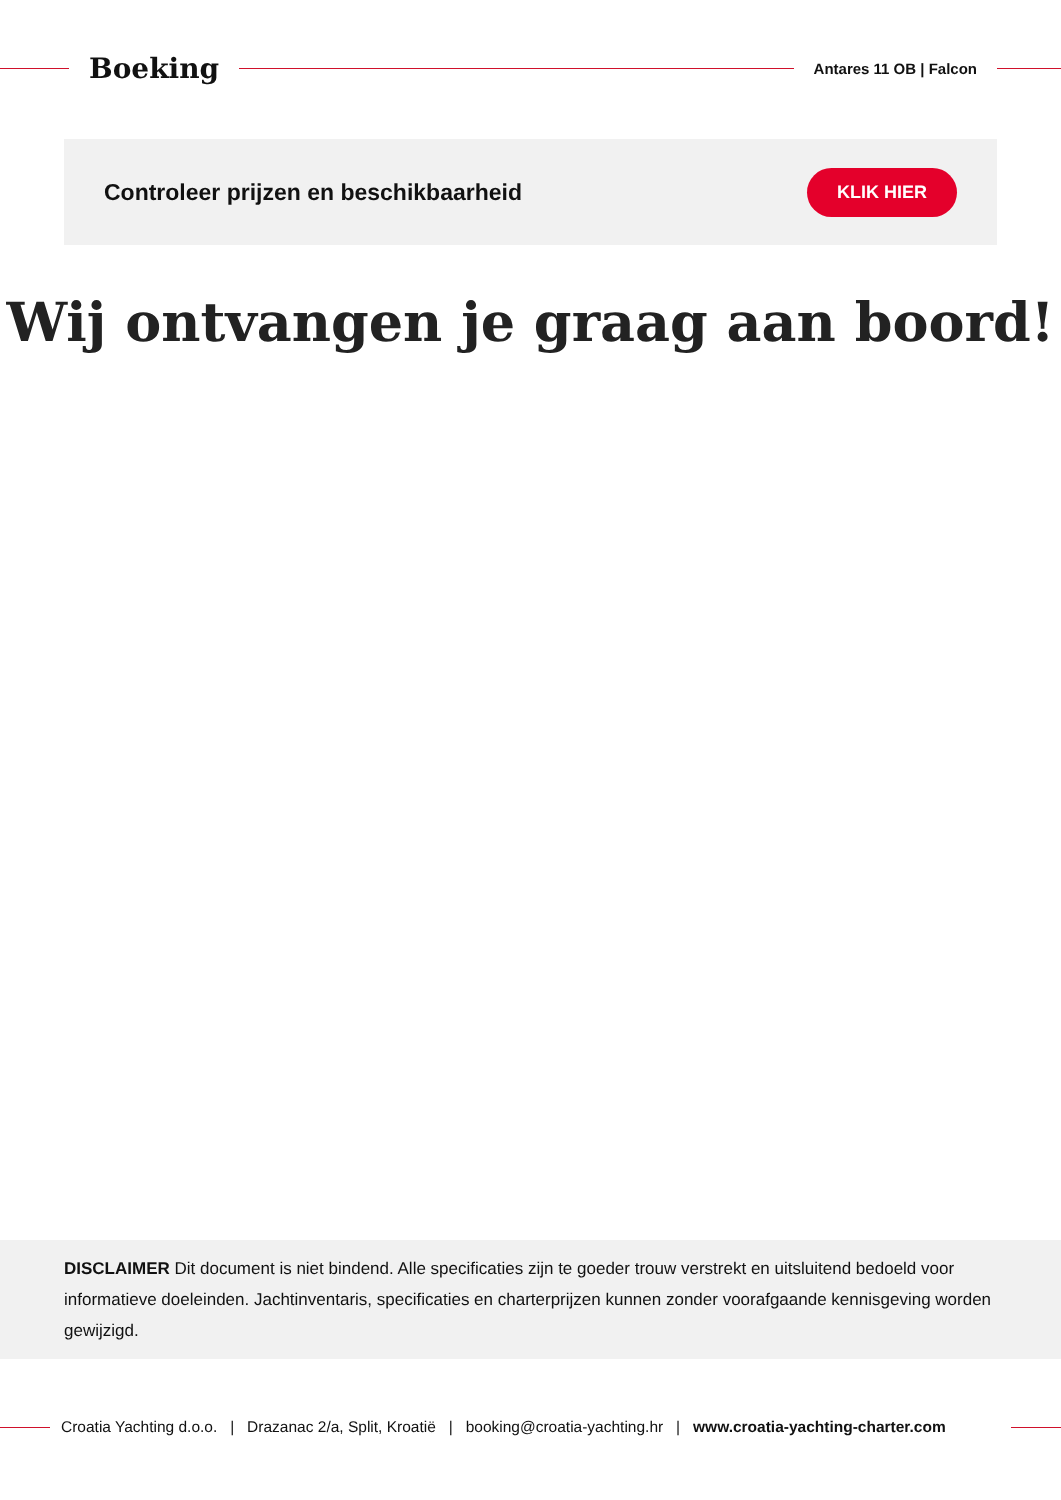Boeking
Antares 11 OB | Falcon
Controleer prijzen en beschikbaarheid
KLIK HIER
Wij ontvangen je graag aan boord!
DISCLAIMER Dit document is niet bindend. Alle specificaties zijn te goeder trouw verstrekt en uitsluitend bedoeld voor informatieve doeleinden. Jachtinventaris, specificaties en charterprijzen kunnen zonder voorafgaande kennisgeving worden gewijzigd.
Croatia Yachting d.o.o. | Drazanac 2/a, Split, Kroatië | booking@croatia-yachting.hr | www.croatia-yachting-charter.com